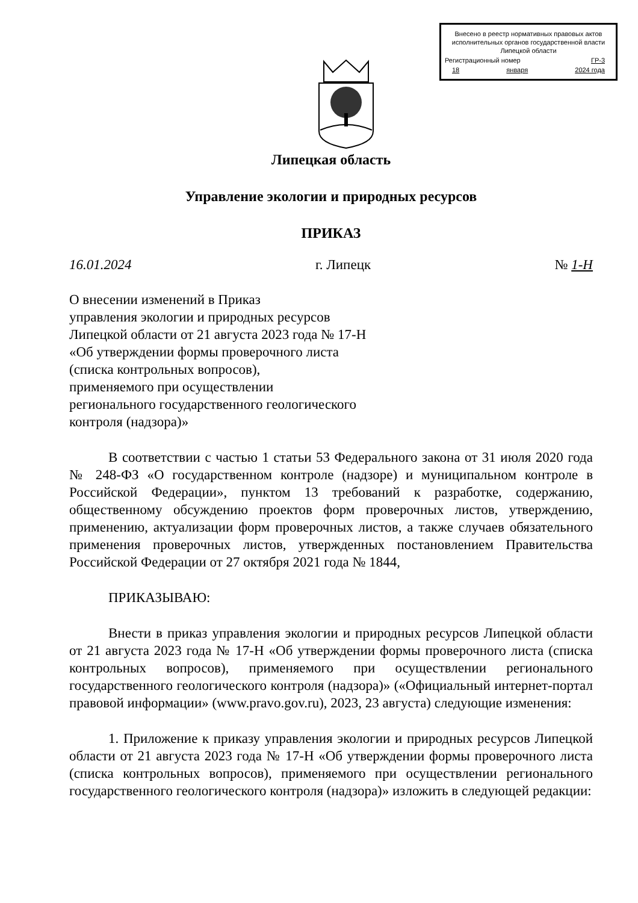Внесено в реестр нормативных правовых актов исполнительных органов государственной власти Липецкой области
Регистрационный номер ГР-3
18 января 2024 года
Липецкая область
Управление экологии и природных ресурсов
ПРИКАЗ
16.01.2024 г. Липецк № 1-Н
О внесении изменений в Приказ
управления экологии и природных ресурсов
Липецкой области от 21 августа 2023 года № 17-Н
«Об утверждении формы проверочного листа
(списка контрольных вопросов),
применяемого при осуществлении
регионального государственного геологического
контроля (надзора)»
В соответствии с частью 1 статьи 53 Федерального закона от 31 июля 2020 года № 248-ФЗ «О государственном контроле (надзоре) и муниципальном контроле в Российской Федерации», пунктом 13 требований к разработке, содержанию, общественному обсуждению проектов форм проверочных листов, утверждению, применению, актуализации форм проверочных листов, а также случаев обязательного применения проверочных листов, утвержденных постановлением Правительства Российской Федерации от 27 октября 2021 года № 1844,
ПРИКАЗЫВАЮ:
Внести в приказ управления экологии и природных ресурсов Липецкой области от 21 августа 2023 года № 17-Н «Об утверждении формы проверочного листа (списка контрольных вопросов), применяемого при осуществлении регионального государственного геологического контроля (надзора)» («Официальный интернет-портал правовой информации» (www.pravo.gov.ru), 2023, 23 августа) следующие изменения:
1. Приложение к приказу управления экологии и природных ресурсов Липецкой области от 21 августа 2023 года № 17-Н «Об утверждении формы проверочного листа (списка контрольных вопросов), применяемого при осуществлении регионального государственного геологического контроля (надзора)» изложить в следующей редакции: